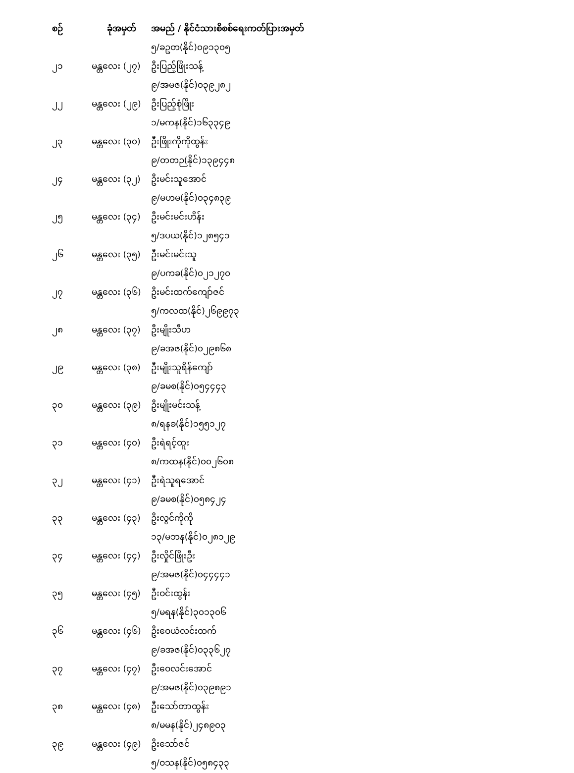| စဉ် | ခုံအမှတ် | အမည် / နိုင်ငံသားစိစစ်ရေးကတ်ပြားအမှတ် |
| --- | --- | --- |
| | | ၅/ခဥတ(နိုင်)၀၉၁၃၀၅ |
| ၂၁ | မန္တလေး (၂၇) | ဦးပြည့်ဖြိုးသန့် |
| | | ၉/အမဇ(နိုင်)၀၃၉၂၈၂ |
| ၂၂ | မန္တလေး (၂၉) | ဦးပြည့်စုံဖြိုး |
| | | ၁/မကန(နိုင်)၁၆၃၃၄၉ |
| ၂၃ | မန္တလေး (၃၀) | ဦးဖြိုးကိုကိုထွန်း |
| | | ၉/တတဉ(နိုင်)၁၃၉၄၄၈ |
| ၂၄ | မန္တလေး (၃၂) | ဦးမင်းသူအောင် |
| | | ၉/မဟမ(နိုင်)၀၃၄၈၃၉ |
| ၂၅ | မန္တလေး (၃၄) | ဦးမင်းမင်းဟိန်း |
| | | ၅/ဒပယ(နိုင်)၁၂၈၅၄၁ |
| ၂၆ | မန္တလေး (၃၅) | ဦးမင်းမင်းသူ |
| | | ၉/ပကခ(နိုင်)၀၂၁၂၇၀ |
| ၂၇ | မန္တလေး (၃၆) | ဦးမင်းထက်ကျော်ဇင် |
| | | ၅/ကလထ(နိုင်)၂၆၉၉၇၃ |
| ၂၈ | မန္တလေး (၃၇) | ဦးမျိုးသီဟ |
| | | ၉/ခအဇ(နိုင်)၀၂၉၈၆၈ |
| ၂၉ | မန္တလေး (၃၈) | ဦးမျိုးသူရိန်ကျော် |
| | | ၉/ခမစ(နိုင်)၀၅၄၄၄၃ |
| ၃၀ | မန္တလေး (၃၉) | ဦးမျိုးမင်းသန့် |
| | | ၈/ရနခ(နိုင်)၁၅၅၁၂၇ |
| ၃၁ | မန္တလေး (၄၀) | ဦးရဲရင့်ထူး |
| | | ၈/ကထန(နိုင်)၀၀၂၆၀၈ |
| ၃၂ | မန္တလေး (၄၁) | ဦးရဲသူရအောင် |
| | | ၉/ခမစ(နိုင်)၀၅၈၄၂၄ |
| ၃၃ | မန္တလေး (၄၃) | ဦးလွင်ကိုကို |
| | | ၁၃/မဘန(နိုင်)၀၂၈၁၂၉ |
| ၃၄ | မန္တလေး (၄၄) | ဦးလှိုင်ဖြိုးဦး |
| | | ၉/အမဇ(နိုင်)၀၄၄၄၄၁ |
| ၃၅ | မန္တလေး (၄၅) | ဦးဝင်းထွန်း |
| | | ၅/မရန(နိုင်)၃၀၁၃၀၆ |
| ၃၆ | မန္တလေး (၄၆) | ဦးဝေယံလင်းထက် |
| | | ၉/ခအဇ(နိုင်)၀၃၃၆၂၇ |
| ၃၇ | မန္တလေး (၄၇) | ဦးဝေလင်းအောင် |
| | | ၉/အမဇ(နိုင်)၀၃၉၈၉၁ |
| ၃၈ | မန္တလေး (၄၈) | ဦးသော်တာထွန်း |
| | | ၈/မမန(နိုင်)၂၄၈၉၀၃ |
| ၃၉ | မန္တလေး (၄၉) | ဦးသော်ဇင် |
| | | ၅/ဝသန(နိုင်)၀၅၈၄၃၃ |